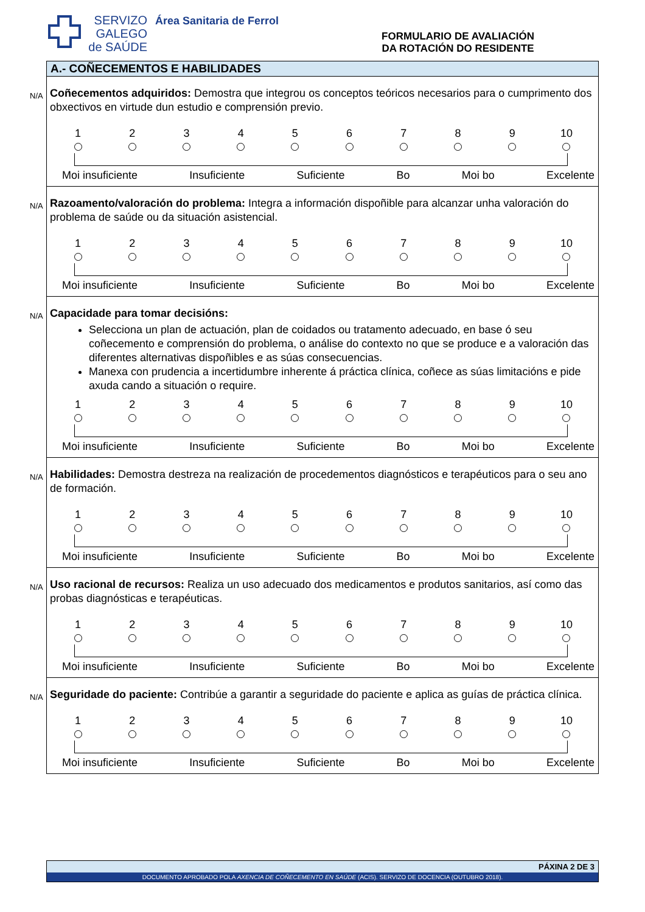SERVIZO
GALEGO
de SAÚDE
Área Sanitaria de Ferrol
FORMULARIO DE AVALIACIÓN
DA ROTACIÓN DO RESIDENTE
A.- COÑECEMENTOS E HABILIDADES
N/A Coñecementos adquiridos: Demostra que integrou os conceptos teóricos necesarios para o cumprimento dos obxectivos en virtude dun estudio e comprensión previo.
1 2 3 4 5 6 7 8 9 10
Moi insuficiente Insuficiente Suficiente Bo Moi bo Excelente
N/A Razoamento/valoración do problema: Integra a información dispoñible para alcanzar unha valoración do problema de saúde ou da situación asistencial.
1 2 3 4 5 6 7 8 9 10
Moi insuficiente Insuficiente Suficiente Bo Moi bo Excelente
N/A Capacidade para tomar decisións:
Selecciona un plan de actuación, plan de coidados ou tratamento adecuado, en base ó seu coñecemento e comprensión do problema, o análise do contexto no que se produce e a valoración das diferentes alternativas dispoñibles e as súas consecuencias.
Manexa con prudencia a incertidumbre inherente á práctica clínica, coñece as súas limitacións e pide axuda cando a situación o require.
1 2 3 4 5 6 7 8 9 10
Moi insuficiente Insuficiente Suficiente Bo Moi bo Excelente
N/A Habilidades: Demostra destreza na realización de procedementos diagnósticos e terapéuticos para o seu ano de formación.
1 2 3 4 5 6 7 8 9 10
Moi insuficiente Insuficiente Suficiente Bo Moi bo Excelente
N/A Uso racional de recursos: Realiza un uso adecuado dos medicamentos e produtos sanitarios, así como das probas diagnósticas e terapéuticas.
1 2 3 4 5 6 7 8 9 10
Moi insuficiente Insuficiente Suficiente Bo Moi bo Excelente
N/A Seguridade do paciente: Contribúe a garantir a seguridade do paciente e aplica as guías de práctica clínica.
1 2 3 4 5 6 7 8 9 10
Moi insuficiente Insuficiente Suficiente Bo Moi bo Excelente
PÁXINA 2 DE 3
DOCUMENTO APROBADO POLA AXENCIA DE COÑECEMENTO EN SAÚDE (ACIS). SERVIZO DE DOCENCIA (OUTUBRO 2018).